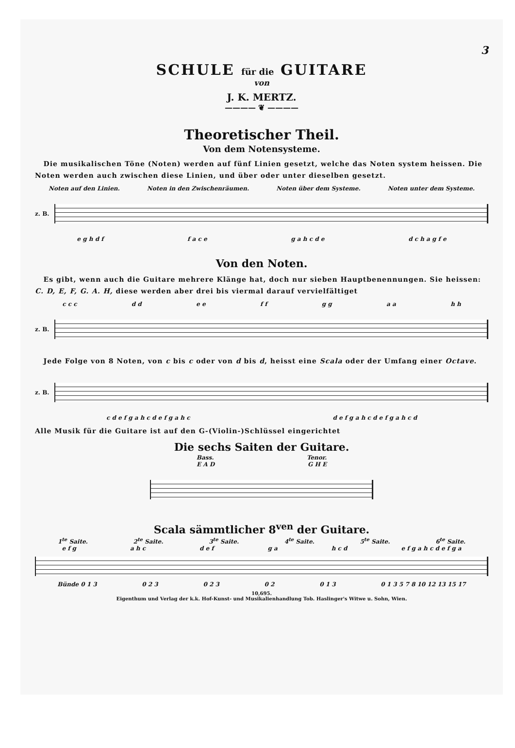3
SCHULE für die GUITARE
von
J. K. MERTZ.
———— ❦ ————
Theoretischer Theil.
Von dem Notensysteme.
Die musikalischen Töne (Noten) werden auf fünf Linien gesetzt, welche das Noten system heissen. Die Noten werden auch zwischen diese Linien, und über oder unter dieselben gesetzt.
Noten auf den Linien. Noten in den Zwischenräumen. Noten über dem Systeme. Noten unter dem Systeme.
z. B.
e g h d f f a c e g a h c d e d c h a g f e
Von den Noten.
Es gibt, wenn auch die Guitare mehrere Klänge hat, doch nur sieben Hauptbenennungen. Sie heissen: C. D, E, F, G. A. H, diese werden aber drei bis viermal darauf vervielfältiget
c c c d d e e f f g g a a h h
z. B.
Jede Folge von 8 Noten, von c bis c oder von d bis d, heisst eine Scala oder der Umfang einer Octave.
z. B.
c d e f g a h c d e f g a h c d e f g a h c d e f g a h c d
Alle Musik für die Guitare ist auf den G-(Violin-)Schlüssel eingerichtet
Die sechs Saiten der Guitare.
Bass. Tenor.
E A D G H E
Scala sämmtlicher 8<sup>ven</sup> der Guitare.
1<sup>te</sup> Saite. 2<sup>te</sup> Saite. 3<sup>te</sup> Saite. 4<sup>te</sup> Saite. 5<sup>te</sup> Saite. 6<sup>te</sup> Saite.
e f g a h c d e f g a h c d e f g a h c d e f g a
Bünde 0 1 3 0 2 3 0 2 3 0 2 0 1 3 0 1 3 5 7 8 10 12 13 15 17
10,695.
Eigenthum und Verlag der k.k. Hof-Kunst- und Musikalienhandlung Tob. Haslinger's Witwe u. Sohn, Wien.